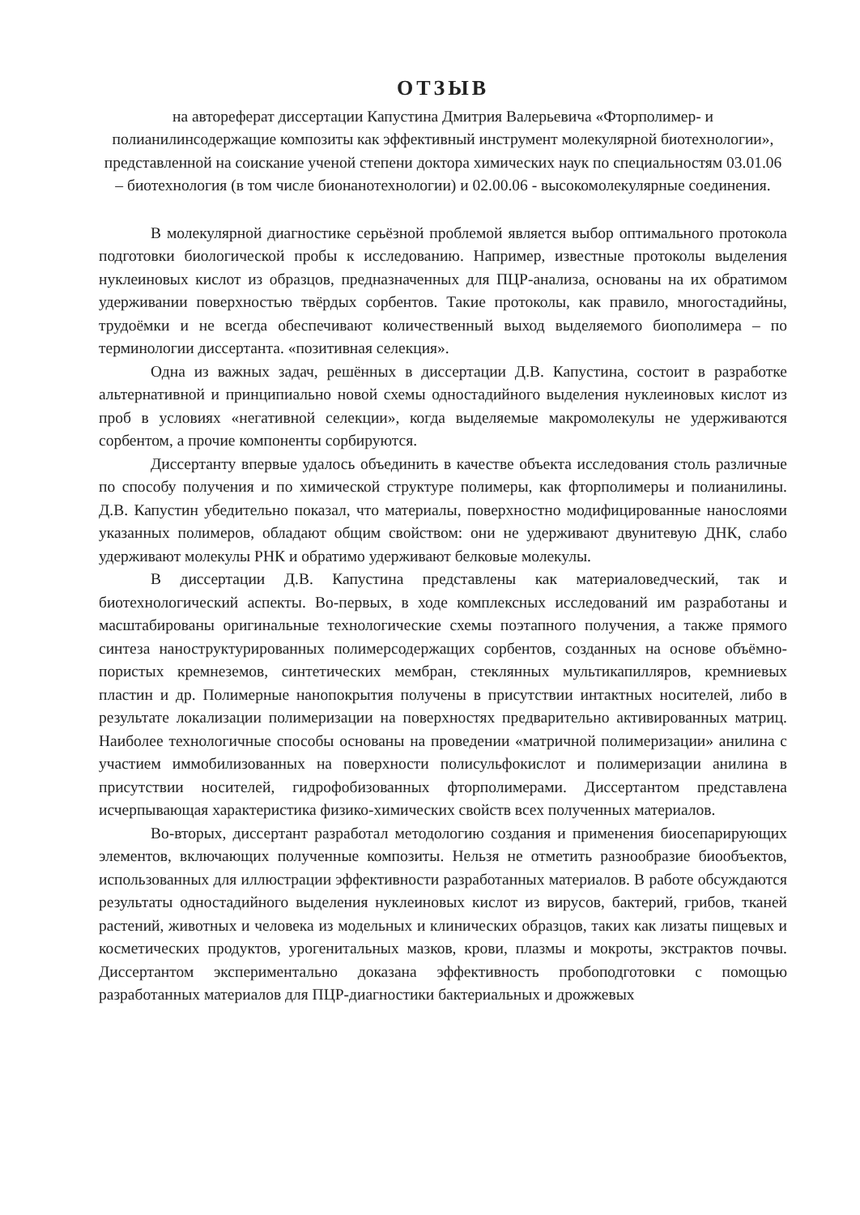ОТЗЫВ
на автореферат диссертации Капустина Дмитрия Валерьевича «Фторполимер- и полианилинсодержащие композиты как эффективный инструмент молекулярной биотехнологии», представленной на соискание ученой степени доктора химических наук по специальностям 03.01.06 – биотехнология (в том числе бионанотехнологии) и 02.00.06 - высокомолекулярные соединения.
В молекулярной диагностике серьёзной проблемой является выбор оптимального протокола подготовки биологической пробы к исследованию. Например, известные протоколы выделения нуклеиновых кислот из образцов, предназначенных для ПЦР-анализа, основаны на их обратимом удерживании поверхностью твёрдых сорбентов. Такие протоколы, как правило, многостадийны, трудоёмки и не всегда обеспечивают количественный выход выделяемого биополимера – по терминологии диссертанта. «позитивная селекция».
Одна из важных задач, решённых в диссертации Д.В. Капустина, состоит в разработке альтернативной и принципиально новой схемы одностадийного выделения нуклеиновых кислот из проб в условиях «негативной селекции», когда выделяемые макромолекулы не удерживаются сорбентом, а прочие компоненты сорбируются.
Диссертанту впервые удалось объединить в качестве объекта исследования столь различные по способу получения и по химической структуре полимеры, как фторполимеры и полианилины. Д.В. Капустин убедительно показал, что материалы, поверхностно модифицированные нанослоями указанных полимеров, обладают общим свойством: они не удерживают двунитевую ДНК, слабо удерживают молекулы РНК и обратимо удерживают белковые молекулы.
В диссертации Д.В. Капустина представлены как материаловедческий, так и биотехнологический аспекты. Во-первых, в ходе комплексных исследований им разработаны и масштабированы оригинальные технологические схемы поэтапного получения, а также прямого синтеза наноструктурированных полимерсодержащих сорбентов, созданных на основе объёмно-пористых кремнеземов, синтетических мембран, стеклянных мультикапилляров, кремниевых пластин и др. Полимерные нанопокрытия получены в присутствии интактных носителей, либо в результате локализации полимеризации на поверхностях предварительно активированных матриц. Наиболее технологичные способы основаны на проведении «матричной полимеризации» анилина с участием иммобилизованных на поверхности полисульфокислот и полимеризации анилина в присутствии носителей, гидрофобизованных фторполимерами. Диссертантом представлена исчерпывающая характеристика физико-химических свойств всех полученных материалов.
Во-вторых, диссертант разработал методологию создания и применения биосепарирующих элементов, включающих полученные композиты. Нельзя не отметить разнообразие биообъектов, использованных для иллюстрации эффективности разработанных материалов. В работе обсуждаются результаты одностадийного выделения нуклеиновых кислот из вирусов, бактерий, грибов, тканей растений, животных и человека из модельных и клинических образцов, таких как лизаты пищевых и косметических продуктов, урогенитальных мазков, крови, плазмы и мокроты, экстрактов почвы. Диссертантом экспериментально доказана эффективность пробоподготовки с помощью разработанных материалов для ПЦР-диагностики бактериальных и дрожжевых